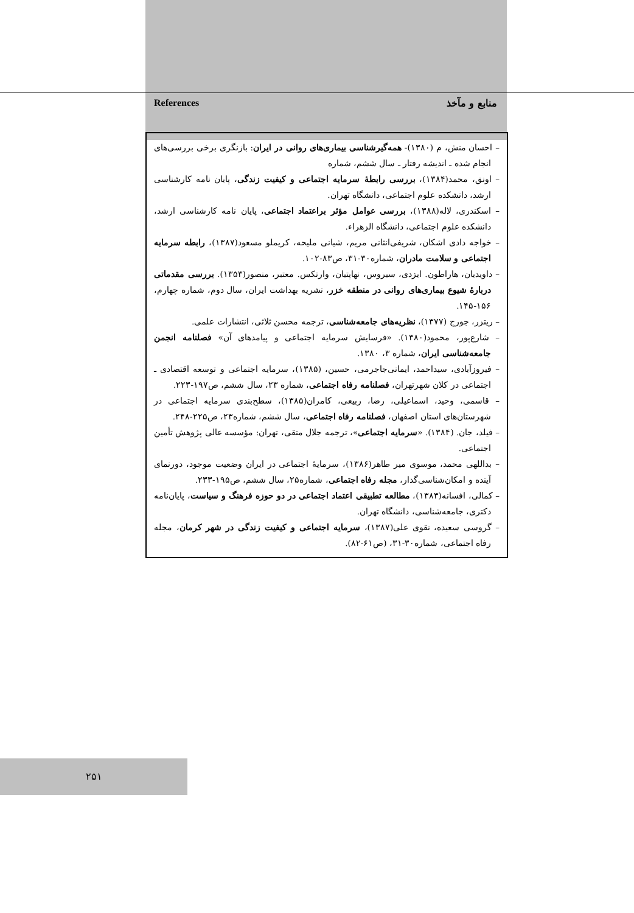References منابع و مآخذ
– احسان منش، م (۱۳۸۰)- همه‌گیرشناسی بیماری‌های روانی در ایران: بازنگری برخی بررسی‌های انجام شده ـ اندیشه رفتار ـ سال ششم، شماره
– اونق، محمد(۱۳۸۴)، بررسی رابطهٔ سرمایه اجتماعی و کیفیت زندگی، پایان نامه کارشناسی ارشد، دانشکده علوم اجتماعی، دانشگاه تهران.
– اسکندری، لاله(۱۳۸۸)، بررسی عوامل مؤثر براعتماد اجتماعی، پایان نامه کارشناسی ارشد، دانشکده علوم اجتماعی، دانشگاه الزهراء.
– خواجه دادی اشکان، شریفی‌انثانی مریم، شیانی ملیحه، کریملو مسعود(۱۳۸۷)، رابطه سرمایه اجتماعی و سلامت مادران، شماره۳۰-۳۱، ص۸۳-۱۰۲.
– داویدیان، هاراطون. ایزدی، سیروس، نهاپتیان، وارتکس. معتبر، منصور(۱۳۵۳). بررسی مقدماتی دربارهٔ شیوع بیماری‌های روانی در منطقه خزر، نشریه بهداشت ایران، سال دوم، شماره چهارم، ۱۵۶-۱۴۵.
– ریتزر، جورج (۱۳۷۷)، نظریه‌های جامعه‌شناسی، ترجمه محسن ثلاثی، انتشارات علمی.
– شارع‌پور، محمود(۱۳۸۰). «فرسایش سرمایه اجتماعی و پیامدهای آن» فصلنامه انجمن جامعه‌شناسی ایران، شماره ۳، ۱۳۸۰.
– فیروزآبادی، سیداحمد، ایمانی‌جاجرمی، حسین، (۱۳۸۵)، سرمایه اجتماعی و توسعه اقتصادی ـ اجتماعی در کلان شهرتهران، فصلنامه رفاه اجتماعی، شماره ۲۳، سال ششم، ص۱۹۷-۲۲۳.
– قاسمی، وحید، اسماعیلی، رضا، ربیعی، کامران(۱۳۸۵)، سطح‌بندی سرمایه اجتماعی در شهرستان‌های استان اصفهان، فصلنامه رفاه اجتماعی، سال ششم، شماره۲۳، ص۲۲۵-۲۴۸.
– فیلد، جان. (۱۳۸۴). «سرمایه اجتماعی»، ترجمه جلال متقی، تهران: مؤسسه عالی پژوهش تأمین اجتماعی.
– بداللهی محمد، موسوی میر طاهر(۱۳۸۶)، سرمایهٔ اجتماعی در ایران وضعیت موجود، دورنمای آینده و امکان‌شناسی‌گذار، مجله رفاه اجتماعی، شماره۲۵، سال ششم، ص۱۹۵-۲۳۳.
– کمالی، افسانه(۱۳۸۳)، مطالعه تطبیقی اعتماد اجتماعی در دو حوزه فرهنگ و سیاست، پایان‌نامه دکتری، جامعه‌شناسی، دانشگاه تهران.
– گروسی سعیده، نقوی علی(۱۳۸۷)، سرمایه اجتماعی و کیفیت زندگی در شهر کرمان، مجله رفاه اجتماعی، شماره۳۰-۳۱، (ص۶۱-۸۲).
۲۵۱